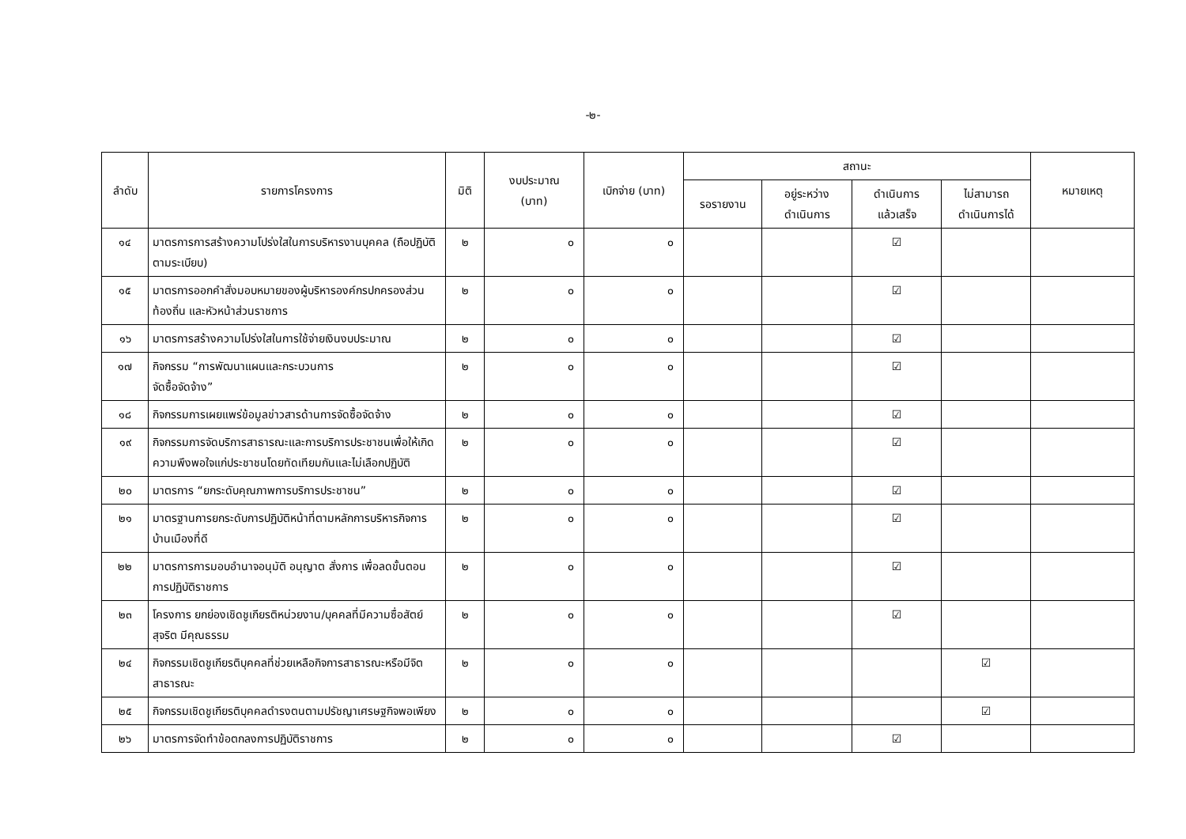-๒-
| ลำดับ | รายการโครงการ | มิติ | งบประมาณ (บาท) | เบิกจ่าย (บาท) | สถานะ | | | | หมายเหตุ |
| --- | --- | --- | --- | --- | --- | --- | --- | --- | --- |
| | | | | | รอรายงาน | อยู่ระหว่าง ดำเนินการ | ดำเนินการ แล้วเสร็จ | ไม่สามารถ ดำเนินการได้ | |
| ๑๔ | มาตรการการสร้างความโปร่งใสในการบริหารงานบุคคล (ถือปฏิบัติตามระเบียบ) | ๒ | ๐ | ๐ | | | ☑ | | |
| ๑๕ | มาตรการออกคำสั่งมอบหมายของผู้บริหารองค์กรปกครองส่วนท้องถิ่น และหัวหน้าส่วนราชการ | ๒ | ๐ | ๐ | | | ☑ | | |
| ๑๖ | มาตรการสร้างความโปร่งใสในการใช้จ่ายเงินงบประมาณ | ๒ | ๐ | ๐ | | | ☑ | | |
| ๑๗ | กิจกรรม “การพัฒนาแผนและกระบวนการ จัดซื้อจัดจ้าง” | ๒ | ๐ | ๐ | | | ☑ | | |
| ๑๘ | กิจกรรมการเผยแพร่ข้อมูลข่าวสารด้านการจัดซื้อจัดจ้าง | ๒ | ๐ | ๐ | | | ☑ | | |
| ๑๙ | กิจกรรมการจัดบริการสาธารณะและการบริการประชาชนเพื่อให้เกิดความพึงพอใจแก่ประชาชนโดยทัดเทียมกันและไม่เลือกปฏิบัติ | ๒ | ๐ | ๐ | | | ☑ | | |
| ๒๐ | มาตรการ “ยกระดับคุณภาพการบริการประชาชน” | ๒ | ๐ | ๐ | | | ☑ | | |
| ๒๑ | มาตรฐานการยกระดับการปฏิบัติหน้าที่ตามหลักการบริหารกิจการบ้านเมืองที่ดี | ๒ | ๐ | ๐ | | | ☑ | | |
| ๒๒ | มาตรการการมอบอำนาจอนุมัติ อนุญาต สั่งการ เพื่อลดขั้นตอนการปฏิบัติราชการ | ๒ | ๐ | ๐ | | | ☑ | | |
| ๒๓ | โครงการ ยกย่องเชิดชูเกียรติหน่วยงาน/บุคคลที่มีความซื่อสัตย์ สุจริต มีคุณธรรม | ๒ | ๐ | ๐ | | | ☑ | | |
| ๒๔ | กิจกรรมเชิดชูเกียรติบุคคลที่ช่วยเหลือกิจการสาธารณะหรือมีจิตสาธารณะ | ๒ | ๐ | ๐ | | | | ☑ | |
| ๒๕ | กิจกรรมเชิดชูเกียรติบุคคลดำรงตนตามปรัชญาเศรษฐกิจพอเพียง | ๒ | ๐ | ๐ | | | | ☑ | |
| ๒๖ | มาตรการจัดทำข้อตกลงการปฏิบัติราชการ | ๒ | ๐ | ๐ | | | ☑ | | |